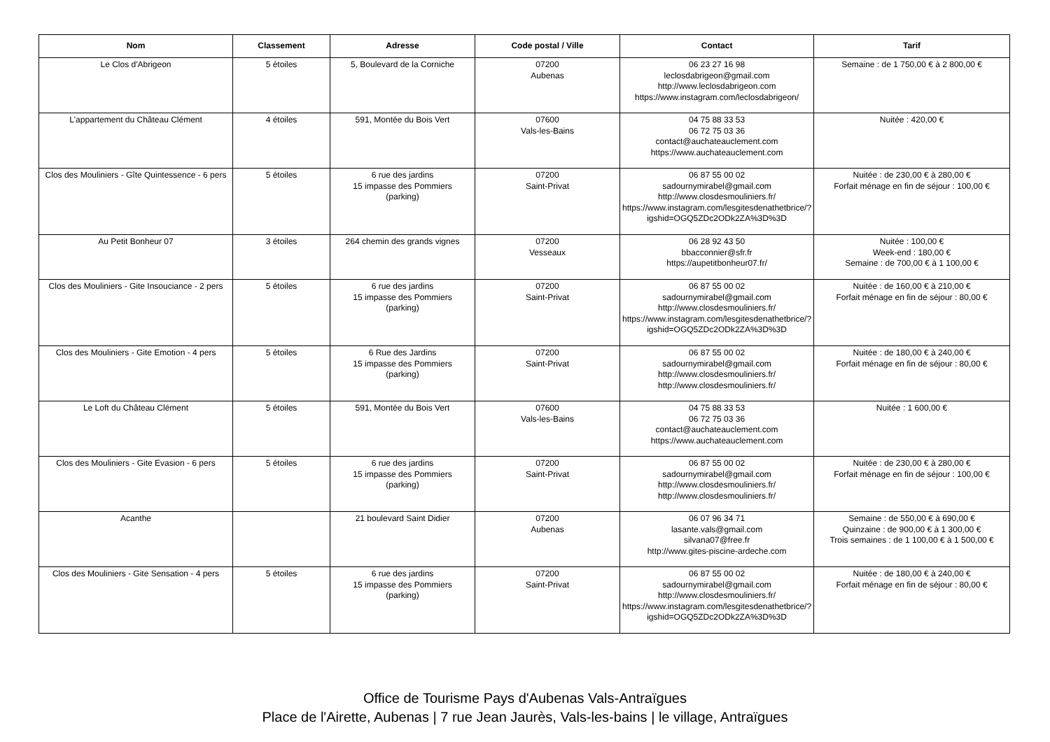| Nom | Classement | Adresse | Code postal / Ville | Contact | Tarif |
| --- | --- | --- | --- | --- | --- |
| Le Clos d'Abrigeon | 5 étoiles | 5, Boulevard de la Corniche | 07200 Aubenas | 06 23 27 16 98 leclosdabrigeon@gmail.com http://www.leclosdabrigeon.com https://www.instagram.com/leclosdabrigeon/ | Semaine : de 1 750,00 € à 2 800,00 € |
| L'appartement du Château Clément | 4 étoiles | 591, Montée du Bois Vert | 07600 Vals-les-Bains | 04 75 88 33 53 06 72 75 03 36 contact@auchateauclement.com https://www.auchateauclement.com | Nuitée : 420,00 € |
| Clos des Mouliniers - Gîte Quintessence - 6 pers | 5 étoiles | 6 rue des jardins 15 impasse des Pommiers (parking) | 07200 Saint-Privat | 06 87 55 00 02 sadournymirabel@gmail.com http://www.closdesmouliniers.fr/ https://www.instagram.com/lesgitesdenathetbrice/?igshid=OGQ5ZDc2ODk2ZA%3D%3D | Nuitée : de 230,00 € à 280,00 € Forfait ménage en fin de séjour : 100,00 € |
| Au Petit Bonheur 07 | 3 étoiles | 264 chemin des grands vignes | 07200 Vesseaux | 06 28 92 43 50 bbacconnier@sfr.fr https://aupetitbonheur07.fr/ | Nuitée : 100,00 € Week-end : 180,00 € Semaine : de 700,00 € à 1 100,00 € |
| Clos des Mouliniers - Gite Insouciance - 2 pers | 5 étoiles | 6 rue des jardins 15 impasse des Pommiers (parking) | 07200 Saint-Privat | 06 87 55 00 02 sadournymirabel@gmail.com http://www.closdesmouliniers.fr/ https://www.instagram.com/lesgitesdenathetbrice/?igshid=OGQ5ZDc2ODk2ZA%3D%3D | Nuitée : de 160,00 € à 210,00 € Forfait ménage en fin de séjour : 80,00 € |
| Clos des Mouliniers - Gite Emotion - 4 pers | 5 étoiles | 6 Rue des Jardins 15 impasse des Pommiers (parking) | 07200 Saint-Privat | 06 87 55 00 02 sadournymirabel@gmail.com http://www.closdesmouliniers.fr/ http://www.closdesmouliniers.fr/ | Nuitée : de 180,00 € à 240,00 € Forfait ménage en fin de séjour : 80,00 € |
| Le Loft du Château Clément | 5 étoiles | 591, Montée du Bois Vert | 07600 Vals-les-Bains | 04 75 88 33 53 06 72 75 03 36 contact@auchateauclement.com https://www.auchateauclement.com | Nuitée : 1 600,00 € |
| Clos des Mouliniers - Gite Evasion - 6 pers | 5 étoiles | 6 rue des jardins 15 impasse des Pommiers (parking) | 07200 Saint-Privat | 06 87 55 00 02 sadournymirabel@gmail.com http://www.closdesmouliniers.fr/ http://www.closdesmouliniers.fr/ | Nuitée : de 230,00 € à 280,00 € Forfait ménage en fin de séjour : 100,00 € |
| Acanthe | | 21 boulevard Saint Didier | 07200 Aubenas | 06 07 96 34 71 lasante.vals@gmail.com silvana07@free.fr http://www.gites-piscine-ardeche.com | Semaine : de 550,00 € à 690,00 € Quinzaine : de 900,00 € à 1 300,00 € Trois semaines : de 1 100,00 € à 1 500,00 € |
| Clos des Mouliniers - Gite Sensation - 4 pers | 5 étoiles | 6 rue des jardins 15 impasse des Pommiers (parking) | 07200 Saint-Privat | 06 87 55 00 02 sadournymirabel@gmail.com http://www.closdesmouliniers.fr/ https://www.instagram.com/lesgitesdenathetbrice/?igshid=OGQ5ZDc2ODk2ZA%3D%3D | Nuitée : de 180,00 € à 240,00 € Forfait ménage en fin de séjour : 80,00 € |
Office de Tourisme Pays d'Aubenas Vals-Antraïgues
Place de l'Airette, Aubenas | 7 rue Jean Jaurès, Vals-les-bains | le village, Antraïgues